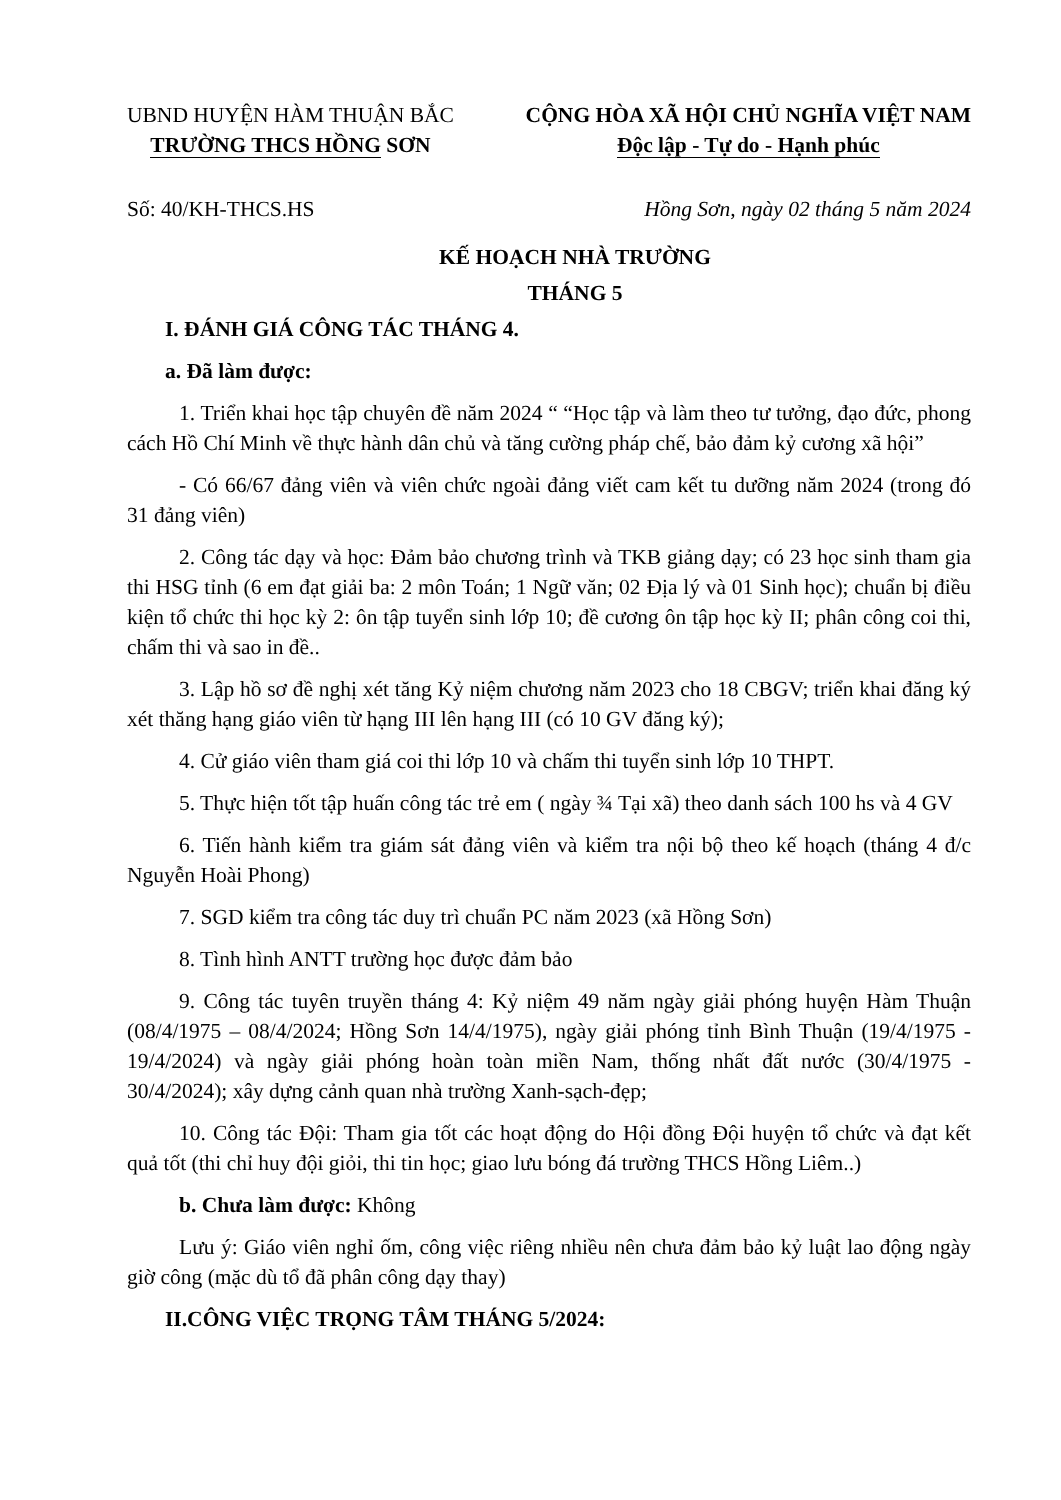UBND HUYỆN HÀM THUẬN BẮC
TRƯỜNG THCS HỒNG SƠN
CỘNG HÒA XÃ HỘI CHỦ NGHĨA VIỆT NAM
Độc lập - Tự do - Hạnh phúc
Số: 40/KH-THCS.HS Hồng Sơn, ngày 02 tháng 5 năm 2024
KẾ HOẠCH NHÀ TRƯỜNG
THÁNG 5
I. ĐÁNH GIÁ CÔNG TÁC THÁNG 4.
a. Đã làm được:
1. Triển khai học tập chuyên đề năm 2024 “ “Học tập và làm theo tư tưởng, đạo đức, phong cách Hồ Chí Minh về thực hành dân chủ và tăng cường pháp chế, bảo đảm kỷ cương xã hội”
- Có 66/67 đảng viên và viên chức ngoài đảng viết cam kết tu dưỡng năm 2024 (trong đó 31 đảng viên)
2. Công tác dạy và học: Đảm bảo chương trình và TKB giảng dạy; có 23 học sinh tham gia thi HSG tỉnh (6 em đạt giải ba: 2 môn Toán; 1 Ngữ văn; 02 Địa lý và 01 Sinh học); chuẩn bị điều kiện tổ chức thi học kỳ 2: ôn tập tuyển sinh lớp 10; đề cương ôn tập học kỳ II; phân công coi thi, chấm thi và sao in đề..
3. Lập hồ sơ đề nghị xét tăng Kỷ niệm chương năm 2023 cho 18 CBGV; triển khai đăng ký xét thăng hạng giáo viên từ hạng III lên hạng III (có 10 GV đăng ký);
4. Cử giáo viên tham giá coi thi lớp 10 và chấm thi tuyển sinh lớp 10 THPT.
5. Thực hiện tốt tập huấn công tác trẻ em ( ngày ¾ Tại xã) theo danh sách 100 hs và 4 GV
6. Tiến hành kiểm tra giám sát đảng viên và kiểm tra nội bộ theo kế hoạch (tháng 4 đ/c Nguyễn Hoài Phong)
7. SGD kiểm tra công tác duy trì chuẩn PC năm 2023 (xã Hồng Sơn)
8. Tình hình ANTT trường học được đảm bảo
9. Công tác tuyên truyền tháng 4: Kỷ niệm 49 năm ngày giải phóng huyện Hàm Thuận (08/4/1975 – 08/4/2024; Hồng Sơn 14/4/1975), ngày giải phóng tỉnh Bình Thuận (19/4/1975 - 19/4/2024) và ngày giải phóng hoàn toàn miền Nam, thống nhất đất nước (30/4/1975 - 30/4/2024); xây dựng cảnh quan nhà trường Xanh-sạch-đẹp;
10. Công tác Đội: Tham gia tốt các hoạt động do Hội đồng Đội huyện tổ chức và đạt kết quả tốt (thi chỉ huy đội giỏi, thi tin học; giao lưu bóng đá trường THCS Hồng Liêm..)
b. Chưa làm được: Không
Lưu ý: Giáo viên nghỉ ốm, công việc riêng nhiều nên chưa đảm bảo kỷ luật lao động ngày giờ công (mặc dù tổ đã phân công dạy thay)
II.CÔNG VIỆC TRỌNG TÂM THÁNG 5/2024: